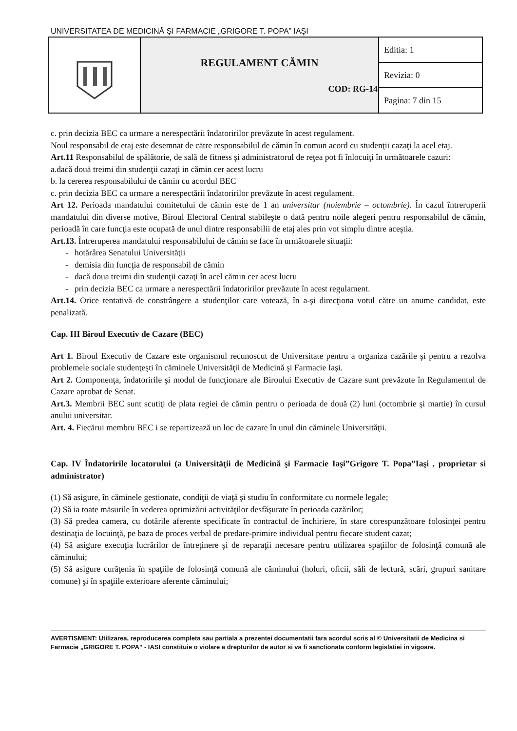UNIVERSITATEA DE MEDICINĂ ŞI FARMACIE „GRIGORE T. POPA” IAŞI
| | REGULAMENT CĂMIN COD: RG-14 | Editia: 1 |
| | | Revizia: 0 |
| | | Pagina: 7 din 15 |
c. prin decizia BEC ca urmare a nerespectării îndatoririlor prevăzute în acest regulament.
Noul responsabil de etaj este desemnat de către responsabilul de cămin în comun acord cu studenţii cazaţi la acel etaj.
Art.11 Responsabilul de spălătorie, de sală de fitness şi administratorul de reţea pot fi înlocuiţi în următoarele cazuri:
a.dacă două treimi din studenţii cazaţi in cămin cer acest lucru
b. la cererea responsabilului de cămin cu acordul BEC
c. prin decizia BEC ca urmare a nerespectării îndatoririlor prevăzute în acest regulament.
Art 12. Perioada mandatului comitetului de cămin este de 1 an universitar (noiembrie – octombrie). În cazul întreruperii mandatului din diverse motive, Biroul Electoral Central stabileşte o dată pentru noile alegeri pentru responsabilul de cămin, perioadă în care funcţia este ocupată de unul dintre responsabilii de etaj ales prin vot simplu dintre aceştia.
Art.13. Întreruperea mandatului responsabilului de cămin se face în următoarele situaţii:
- hotărârea Senatului Universităţii
- demisia din funcţia de responsabil de cămin
- dacă doua treimi din studenţii cazaţi în acel cămin cer acest lucru
- prin decizia BEC ca urmare a nerespectării îndatoririlor prevăzute în acest regulament.
Art.14. Orice tentativă de constrângere a studenţilor care votează, în a-şi direcţiona votul către un anume candidat, este penalizată.
Cap. III Biroul Executiv de Cazare (BEC)
Art 1. Biroul Executiv de Cazare este organismul recunoscut de Universitate pentru a organiza cazările şi pentru a rezolva problemele sociale studenţeşti în căminele Universităţii de Medicină şi Farmacie Iaşi.
Art 2. Componenţa, îndatoririle şi modul de funcţionare ale Biroului Executiv de Cazare sunt prevăzute în Regulamentul de Cazare aprobat de Senat.
Art.3. Membrii BEC sunt scutiţi de plata regiei de cămin pentru o perioada de două (2) luni (octombrie şi martie) în cursul anului universitar.
Art. 4. Fiecărui membru BEC i se repartizează un loc de cazare în unul din căminele Universităţii.
Cap. IV Îndatoririle locatorului (a Universităţii de Medicină şi Farmacie Iaşi”Grigore T. Popa”Iaşi , proprietar si administrator)
(1) Să asigure, în căminele gestionate, condiţii de viaţă şi studiu în conformitate cu normele legale;
(2) Să ia toate măsurile în vederea optimizării activităţilor desfăşurate în perioada cazărilor;
(3) Să predea camera, cu dotările aferente specificate în contractul de închiriere, în stare corespunzătoare folosinţei pentru destinaţia de locuinţă, pe baza de proces verbal de predare-primire individual pentru fiecare student cazat;
(4) Să asigure execuţia lucrărilor de întreţinere şi de reparaţii necesare pentru utilizarea spaţiilor de folosinţă comună ale căminului;
(5) Să asigure curăţenia în spaţiile de folosinţă comună ale căminului (holuri, oficii, săli de lectură, scări, grupuri sanitare comune) şi în spaţiile exterioare aferente căminului;
AVERTISMENT: Utilizarea, reproducerea completa sau partiala a prezentei documentatii fara acordul scris al © Universitatii de Medicina si Farmacie „GRIGORE T. POPA” - IASI constituie o violare a drepturilor de autor si va fi sanctionata conform legislatiei in vigoare.